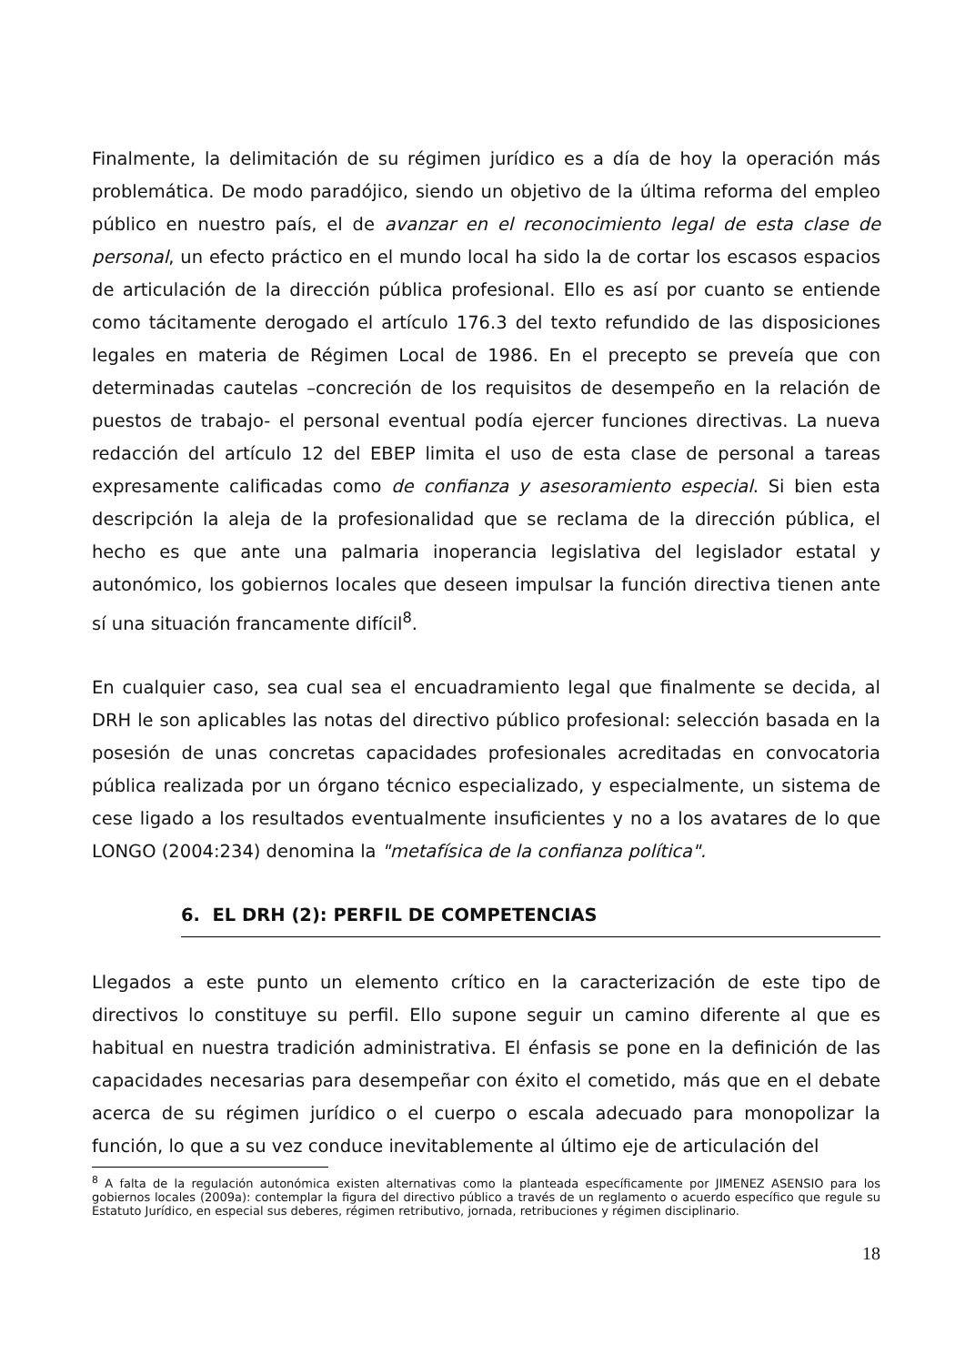Finalmente, la delimitación de su régimen jurídico es a día de hoy la operación más problemática. De modo paradójico, siendo un objetivo de la última reforma del empleo público en nuestro país, el de avanzar en el reconocimiento legal de esta clase de personal, un efecto práctico en el mundo local ha sido la de cortar los escasos espacios de articulación de la dirección pública profesional. Ello es así por cuanto se entiende como tácitamente derogado el artículo 176.3 del texto refundido de las disposiciones legales en materia de Régimen Local de 1986. En el precepto se preveía que con determinadas cautelas –concreción de los requisitos de desempeño en la relación de puestos de trabajo- el personal eventual podía ejercer funciones directivas. La nueva redacción del artículo 12 del EBEP limita el uso de esta clase de personal a tareas expresamente calificadas como de confianza y asesoramiento especial. Si bien esta descripción la aleja de la profesionalidad que se reclama de la dirección pública, el hecho es que ante una palmaria inoperancia legislativa del legislador estatal y autonómico, los gobiernos locales que deseen impulsar la función directiva tienen ante sí una situación francamente difícil<sup>8</sup>.
En cualquier caso, sea cual sea el encuadramiento legal que finalmente se decida, al DRH le son aplicables las notas del directivo público profesional: selección basada en la posesión de unas concretas capacidades profesionales acreditadas en convocatoria pública realizada por un órgano técnico especializado, y especialmente, un sistema de cese ligado a los resultados eventualmente insuficientes y no a los avatares de lo que LONGO (2004:234) denomina la "metafísica de la confianza política".
6. EL DRH (2): PERFIL DE COMPETENCIAS
Llegados a este punto un elemento crítico en la caracterización de este tipo de directivos lo constituye su perfil. Ello supone seguir un camino diferente al que es habitual en nuestra tradición administrativa. El énfasis se pone en la definición de las capacidades necesarias para desempeñar con éxito el cometido, más que en el debate acerca de su régimen jurídico o el cuerpo o escala adecuado para monopolizar la función, lo que a su vez conduce inevitablemente al último eje de articulación del
<sup>8</sup> A falta de la regulación autonómica existen alternativas como la planteada específicamente por JIMENEZ ASENSIO para los gobiernos locales (2009a): contemplar la figura del directivo público a través de un reglamento o acuerdo específico que regule su Estatuto Jurídico, en especial sus deberes, régimen retributivo, jornada, retribuciones y régimen disciplinario.
18